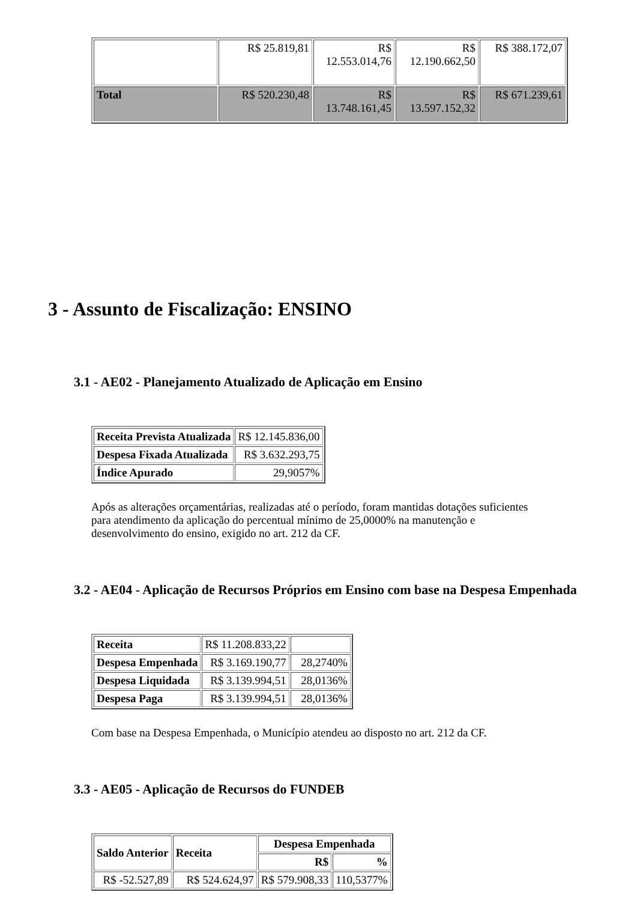| | R$ 25.819,81 | R$ 12.553.014,76 | R$ 12.190.662,50 | R$ 388.172,07 |
| Total | R$ 520.230,48 | R$ 13.748.161,45 | R$ 13.597.152,32 | R$ 671.239,61 |
3 - Assunto de Fiscalização: ENSINO
3.1 - AE02 - Planejamento Atualizado de Aplicação em Ensino
| Receita Prevista Atualizada | R$ 12.145.836,00 |
| Despesa Fixada Atualizada | R$ 3.632.293,75 |
| Índice Apurado | 29,9057% |
Após as alterações orçamentárias, realizadas até o período, foram mantidas dotações suficientes para atendimento da aplicação do percentual mínimo de 25,0000% na manutenção e desenvolvimento do ensino, exigido no art. 212 da CF.
3.2 - AE04 - Aplicação de Recursos Próprios em Ensino com base na Despesa Empenhada
| Receita | R$ 11.208.833,22 | |
| Despesa Empenhada | R$ 3.169.190,77 | 28,2740% |
| Despesa Liquidada | R$ 3.139.994,51 | 28,0136% |
| Despesa Paga | R$ 3.139.994,51 | 28,0136% |
Com base na Despesa Empenhada, o Município atendeu ao disposto no art. 212 da CF.
3.3 - AE05 - Aplicação de Recursos do FUNDEB
| Saldo Anterior | Receita | Despesa Empenhada | |
| --- | --- | --- | --- |
| | | R$ | % |
| R$ -52.527,89 | R$ 524.624,97 | R$ 579.908,33 | 110,5377% |